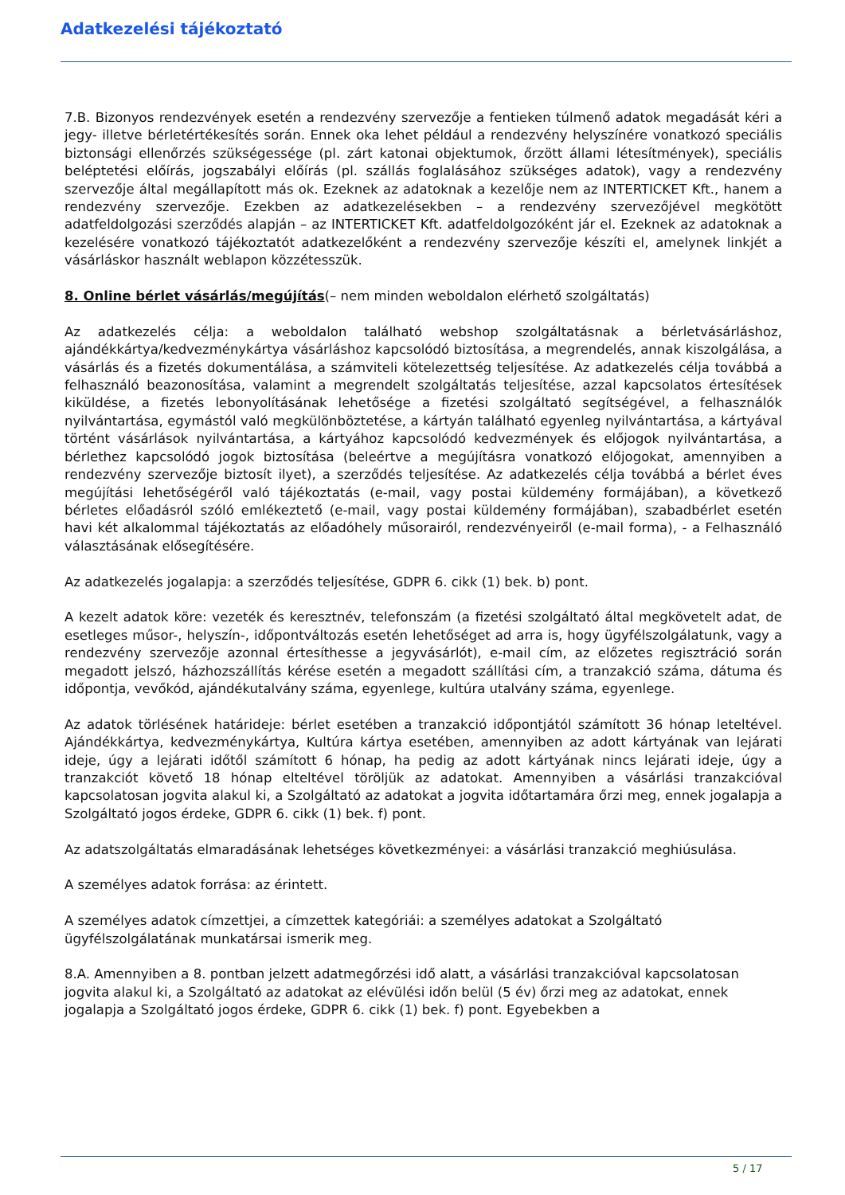Adatkezelési tájékoztató
7.B. Bizonyos rendezvények esetén a rendezvény szervezője a fentieken túlmenő adatok megadását kéri a jegy- illetve bérletértékesítés során. Ennek oka lehet például a rendezvény helyszínére vonatkozó speciális biztonsági ellenőrzés szükségessége (pl. zárt katonai objektumok, őrzött állami létesítmények), speciális beléptetési előírás, jogszabályi előírás (pl. szállás foglalásához szükséges adatok), vagy a rendezvény szervezője által megállapított más ok. Ezeknek az adatoknak a kezelője nem az INTERTICKET Kft., hanem a rendezvény szervezője. Ezekben az adatkezelésekben – a rendezvény szervezőjével megkötött adatfeldolgozási szerződés alapján – az INTERTICKET Kft. adatfeldolgozóként jár el. Ezeknek az adatoknak a kezelésére vonatkozó tájékoztatót adatkezelőként a rendezvény szervezője készíti el, amelynek linkjét a vásárláskor használt weblapon közzétesszük.
8. Online bérlet vásárlás/megújítás(– nem minden weboldalon elérhető szolgáltatás)
Az adatkezelés célja: a weboldalon található webshop szolgáltatásnak a bérletvásárláshoz, ajándékkártya/kedvezménykártya vásárláshoz kapcsolódó biztosítása, a megrendelés, annak kiszolgálása, a vásárlás és a fizetés dokumentálása, a számviteli kötelezettség teljesítése. Az adatkezelés célja továbbá a felhasználó beazonosítása, valamint a megrendelt szolgáltatás teljesítése, azzal kapcsolatos értesítések kiküldése, a fizetés lebonyolításának lehetősége a fizetési szolgáltató segítségével, a felhasználók nyilvántartása, egymástól való megkülönböztetése, a kártyán található egyenleg nyilvántartása, a kártyával történt vásárlások nyilvántartása, a kártyához kapcsolódó kedvezmények és előjogok nyilvántartása, a bérlethez kapcsolódó jogok biztosítása (beleértve a megújításra vonatkozó előjogokat, amennyiben a rendezvény szervezője biztosít ilyet), a szerződés teljesítése. Az adatkezelés célja továbbá a bérlet éves megújítási lehetőségéről való tájékoztatás (e-mail, vagy postai küldemény formájában), a következő bérletes előadásról szóló emlékeztető (e-mail, vagy postai küldemény formájában), szabadbérlet esetén havi két alkalommal tájékoztatás az előadóhely műsorairól, rendezvényeiről (e-mail forma), - a Felhasználó választásának elősegítésére.
Az adatkezelés jogalapja: a szerződés teljesítése, GDPR 6. cikk (1) bek. b) pont.
A kezelt adatok köre: vezeték és keresztnév, telefonszám (a fizetési szolgáltató által megkövetelt adat, de esetleges műsor-, helyszín-, időpontváltozás esetén lehetőséget ad arra is, hogy ügyfélszolgálatunk, vagy a rendezvény szervezője azonnal értesíthesse a jegyvásárlót), e-mail cím, az előzetes regisztráció során megadott jelszó, házhozszállítás kérése esetén a megadott szállítási cím, a tranzakció száma, dátuma és időpontja, vevőkód, ajándékutalvány száma, egyenlege, kultúra utalvány száma, egyenlege.
Az adatok törlésének határideje: bérlet esetében a tranzakció időpontjától számított 36 hónap leteltével. Ajándékkártya, kedvezménykártya, Kultúra kártya esetében, amennyiben az adott kártyának van lejárati ideje, úgy a lejárati időtől számított 6 hónap, ha pedig az adott kártyának nincs lejárati ideje, úgy a tranzakciót követő 18 hónap elteltével töröljük az adatokat. Amennyiben a vásárlási tranzakcióval kapcsolatosan jogvita alakul ki, a Szolgáltató az adatokat a jogvita időtartamára őrzi meg, ennek jogalapja a Szolgáltató jogos érdeke, GDPR 6. cikk (1) bek. f) pont.
Az adatszolgáltatás elmaradásának lehetséges következményei: a vásárlási tranzakció meghiúsulása.
A személyes adatok forrása: az érintett.
A személyes adatok címzettjei, a címzettek kategóriái: a személyes adatokat a Szolgáltató ügyfélszolgálatának munkatársai ismerik meg.
8.A. Amennyiben a 8. pontban jelzett adatmegőrzési idő alatt, a vásárlási tranzakcióval kapcsolatosan jogvita alakul ki, a Szolgáltató az adatokat az elévülési időn belül (5 év) őrzi meg az adatokat, ennek jogalapja a Szolgáltató jogos érdeke, GDPR 6. cikk (1) bek. f) pont. Egyebekben a
5 / 17